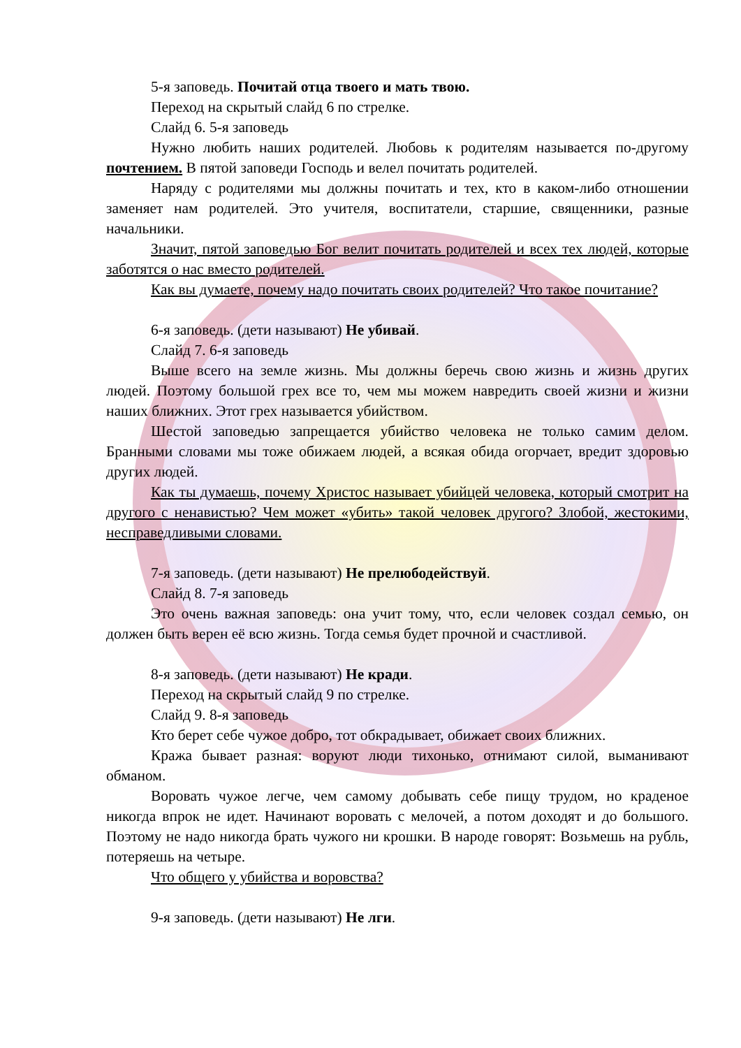5-я заповедь. Почитай отца твоего и мать твою.
Переход на скрытый слайд 6 по стрелке.
Слайд 6. 5-я заповедь
Нужно любить наших родителей. Любовь к родителям называется по-другому почтением. В пятой заповеди Господь и велел почитать родителей.
Наряду с родителями мы должны почитать и тех, кто в каком-либо отношении заменяет нам родителей. Это учителя, воспитатели, старшие, священники, разные начальники.
Значит, пятой заповедью Бог велит почитать родителей и всех тех людей, которые заботятся о нас вместо родителей.
Как вы думаете, почему надо почитать своих родителей? Что такое почитание?
6-я заповедь. (дети называют) Не убивай.
Слайд 7. 6-я заповедь
Выше всего на земле жизнь. Мы должны беречь свою жизнь и жизнь других людей. Поэтому большой грех все то, чем мы можем навредить своей жизни и жизни наших ближних. Этот грех называется убийством.
Шестой заповедью запрещается убийство человека не только самим делом. Бранными словами мы тоже обижаем людей, а всякая обида огорчает, вредит здоровью других людей.
Как ты думаешь, почему Христос называет убийцей человека, который смотрит на другого с ненавистью? Чем может «убить» такой человек другого? Злобой, жестокими, несправедливыми словами.
7-я заповедь. (дети называют) Не прелюбодействуй.
Слайд 8. 7-я заповедь
Это очень важная заповедь: она учит тому, что, если человек создал семью, он должен быть верен её всю жизнь. Тогда семья будет прочной и счастливой.
8-я заповедь. (дети называют) Не кради.
Переход на скрытый слайд 9 по стрелке.
Слайд 9. 8-я заповедь
Кто берет себе чужое добро, тот обкрадывает, обижает своих ближних.
Кража бывает разная: воруют люди тихонько, отнимают силой, выманивают обманом.
Воровать чужое легче, чем самому добывать себе пищу трудом, но краденое никогда впрок не идет. Начинают воровать с мелочей, а потом доходят и до большого. Поэтому не надо никогда брать чужого ни крошки. В народе говорят: Возьмешь на рубль, потеряешь на четыре.
Что общего у убийства и воровства?
9-я заповедь. (дети называют) Не лги.